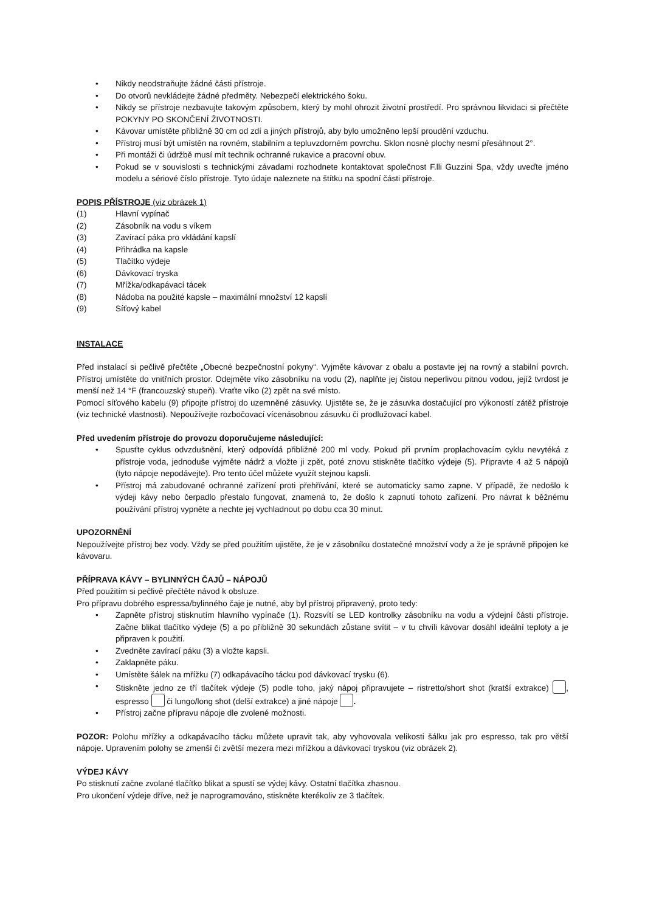• Nikdy neodstraňujte žádné části přístroje.
• Do otvorů nevkládejte žádné předměty. Nebezpečí elektrického šoku.
• Nikdy se přístroje nezbavujte takovým způsobem, který by mohl ohrozit životní prostředí. Pro správnou likvidaci si přečtěte POKYNY PO SKONČENÍ ŽIVOTNOSTI.
• Kávovar umístěte přibližně 30 cm od zdí a jiných přístrojů, aby bylo umožněno lepší proudění vzduchu.
• Přístroj musí být umístěn na rovném, stabilním a tepluvzdorném povrchu. Sklon nosné plochy nesmí přesáhnout 2°.
• Při montáži či údržbě musí mít technik ochranné rukavice a pracovní obuv.
• Pokud se v souvislosti s technickými závadami rozhodnete kontaktovat společnost F.lli Guzzini Spa, vždy uveďte jméno modelu a sériové číslo přístroje. Tyto údaje naleznete na štítku na spodní části přístroje.
POPIS PŘÍSTROJE (viz obrázek 1)
(1) Hlavní vypínač
(2) Zásobník na vodu s víkem
(3) Zavírací páka pro vkládání kapslí
(4) Přihrádka na kapsle
(5) Tlačítko výdeje
(6) Dávkovací tryska
(7) Mřížka/odkapávací tácek
(8) Nádoba na použité kapsle – maximální množství 12 kapslí
(9) Síťový kabel
INSTALACE
Před instalací si pečlivě přečtěte „Obecné bezpečnostní pokyny“. Vyjměte kávovar z obalu a postavte jej na rovný a stabilní povrch. Přístroj umístěte do vnitřních prostor. Odejměte víko zásobníku na vodu (2), naplňte jej čistou neperlivou pitnou vodou, jejíž tvrdost je menší než 14 °F (francouzský stupeň). Vraťte víko (2) zpět na své místo.
Pomocí síťového kabelu (9) připojte přístroj do uzemněné zásuvky. Ujistěte se, že je zásuvka dostačující pro výkoností zátěž přístroje (viz technické vlastnosti). Nepoužívejte rozbočovací vícenásobnou zásuvku či prodlužovací kabel.
Před uvedením přístroje do provozu doporučujeme následující:
• Spusťte cyklus odvzdušnění, který odpovídá přibližně 200 ml vody. Pokud při prvním proplachovacím cyklu nevytéká z přístroje voda, jednoduše vyjměte nádrž a vložte ji zpět, poté znovu stiskněte tlačítko výdeje (5). Připravte 4 až 5 nápojů (tyto nápoje nepodávejte). Pro tento účel můžete využít stejnou kapsli.
• Přístroj má zabudované ochranné zařízení proti přehřívání, které se automaticky samo zapne. V případě, že nedošlo k výdeji kávy nebo čerpadlo přestalo fungovat, znamená to, že došlo k zapnutí tohoto zařízení. Pro návrat k běžnému používání přístroj vypněte a nechte jej vychladnout po dobu cca 30 minut.
UPOZORNĚNÍ
Nepoužívejte přístroj bez vody. Vždy se před použitím ujistěte, že je v zásobníku dostatečné množství vody a že je správně připojen ke kávovaru.
PŘÍPRAVA KÁVY – BYLINNÝCH ČAJŮ – NÁPOJŮ
Před použitím si pečlivě přečtěte návod k obsluze.
Pro přípravu dobrého espressa/bylinného čaje je nutné, aby byl přístroj připravený, proto tedy:
• Zapněte přístroj stisknutím hlavního vypínače (1). Rozsvítí se LED kontrolky zásobníku na vodu a výdejní části přístroje. Začne blikat tlačítko výdeje (5) a po přibližně 30 sekundách zůstane svítit – v tu chvíli kávovar dosáhl ideální teploty a je připraven k použití.
• Zvedněte zavírací páku (3) a vložte kapsli.
• Zaklapněte páku.
• Umístěte šálek na mřížku (7) odkapávacího tácku pod dávkovací trysku (6).
• Stiskněte jedno ze tří tlačítek výdeje (5) podle toho, jaký nápoj připravujete – ristretto/short shot (kratší extrakce) , espresso či lungo/long shot (delší extrakce) a jiné nápoje .
• Přístroj začne přípravu nápoje dle zvolené možnosti.
POZOR: Polohu mřížky a odkapávacího tácku můžete upravit tak, aby vyhovovala velikosti šálku jak pro espresso, tak pro větší nápoje. Upravením polohy se zmenší či zvětší mezera mezi mřížkou a dávkovací tryskou (viz obrázek 2).
VÝDEJ KÁVY
Po stisknutí začne zvolané tlačítko blikat a spustí se výdej kávy. Ostatní tlačítka zhasnou.
Pro ukončení výdeje dříve, než je naprogramováno, stiskněte kterékoliv ze 3 tlačítek.